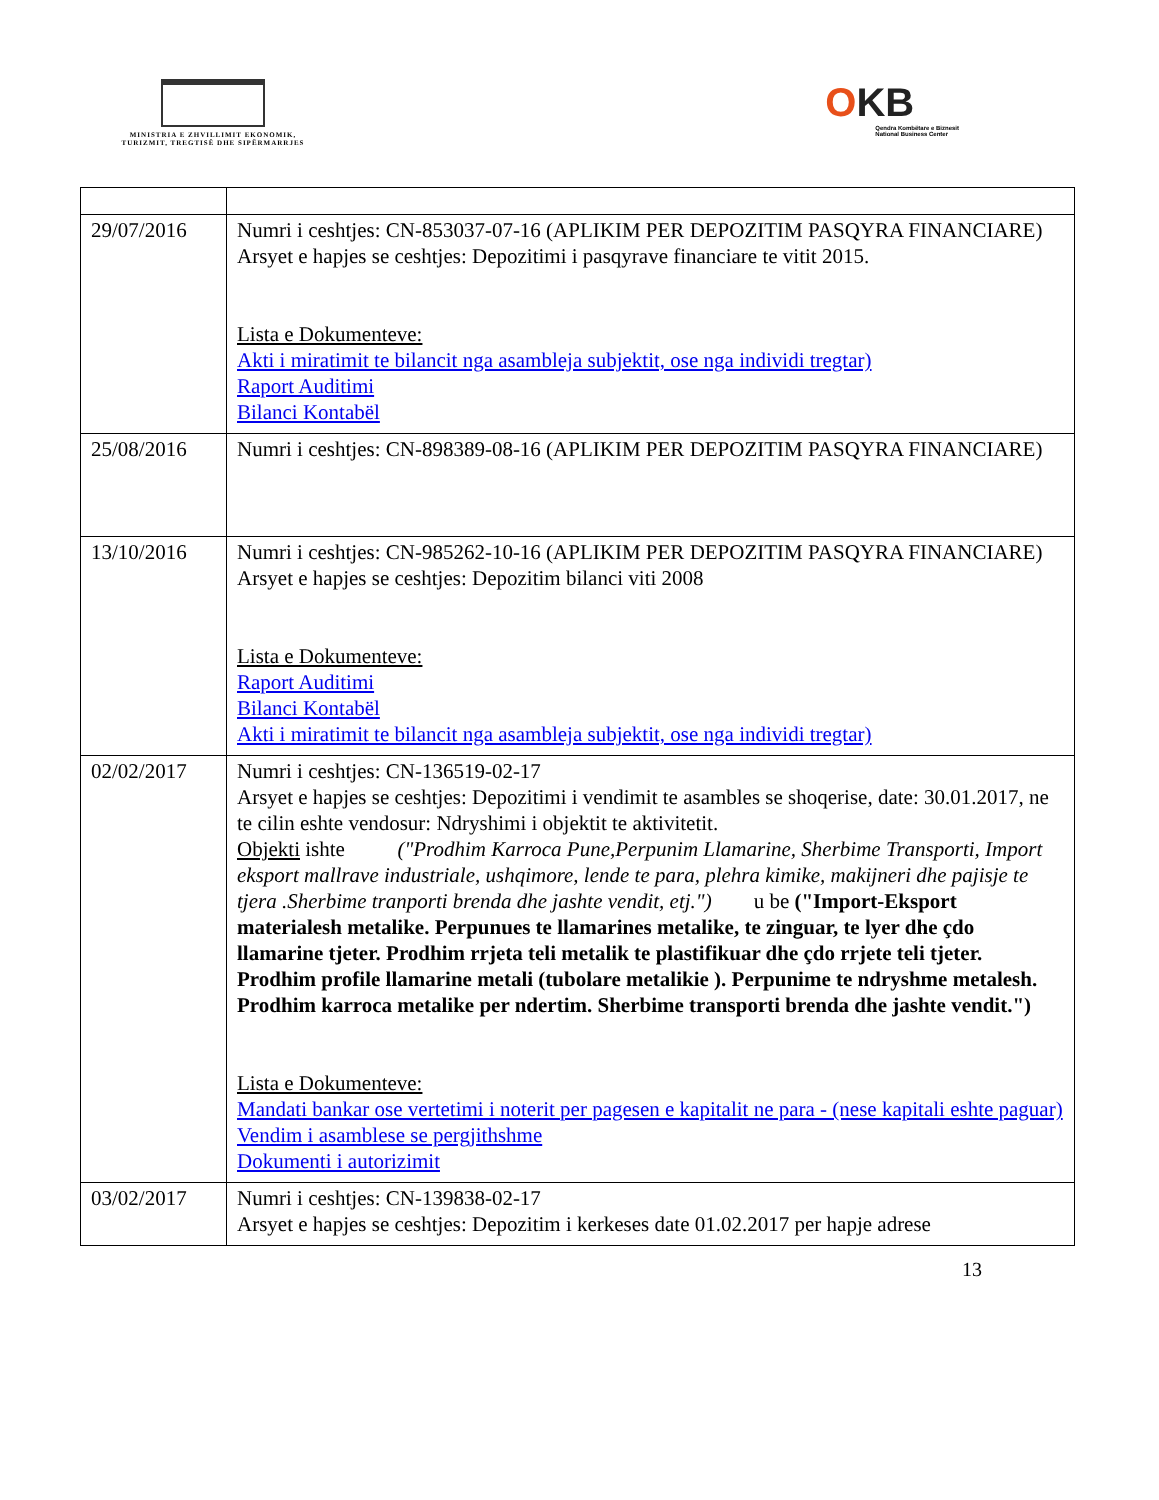MINISTRIA E ZHVILLIMIT EKONOMIK, TURIZMIT, TREGTISË DHE SIPËRMARRJES
OKB
Qendra Kombëtare e Biznesit
National Business Center
| 29/07/2016 | Numri i ceshtjes: CN-853037-07-16 (APLIKIM PER DEPOZITIM PASQYRA FINANCIARE) Arsyet e hapjes se ceshtjes: Depozitimi i pasqyrave financiare te vitit 2015. Lista e Dokumenteve: Akti i miratimit te bilancit nga asambleja subjektit, ose nga individi tregtar) Raport Auditimi Bilanci Kontabël |
| 25/08/2016 | Numri i ceshtjes: CN-898389-08-16 (APLIKIM PER DEPOZITIM PASQYRA FINANCIARE) |
| 13/10/2016 | Numri i ceshtjes: CN-985262-10-16 (APLIKIM PER DEPOZITIM PASQYRA FINANCIARE) Arsyet e hapjes se ceshtjes: Depozitim bilanci viti 2008 Lista e Dokumenteve: Raport Auditimi Bilanci Kontabël Akti i miratimit te bilancit nga asambleja subjektit, ose nga individi tregtar) |
| 02/02/2017 | Numri i ceshtjes: CN-136519-02-17 Arsyet e hapjes se ceshtjes: Depozitimi i vendimit te asambles se shoqerise, date: 30.01.2017, ne te cilin eshte vendosur: Ndryshimi i objektit te aktivitetit. Objekti ishte ("Prodhim Karroca Pune,Perpunim Llamarine, Sherbime Transporti, Import eksport mallrave industriale, ushqimore, lende te para, plehra kimike, makijneri dhe pajisje te tjera .Sherbime tranporti brenda dhe jashte vendit, etj.") u be ("Import-Eksport materialesh metalike. Perpunues te llamarines metalike, te zinguar, te lyer dhe çdo llamarine tjeter. Prodhim rrjeta teli metalik te plastifikuar dhe çdo rrjete teli tjeter. Prodhim profile llamarine metali (tubolare metalikie ). Perpunime te ndryshme metalesh. Prodhim karroca metalike per ndertim. Sherbime transporti brenda dhe jashte vendit.") Lista e Dokumenteve: Mandati bankar ose vertetimi i noterit per pagesen e kapitalit ne para - (nese kapitali eshte paguar) Vendim i asamblese se pergjithshme Dokumenti i autorizimit |
| 03/02/2017 | Numri i ceshtjes: CN-139838-02-17 Arsyet e hapjes se ceshtjes: Depozitim i kerkeses date 01.02.2017 per hapje adrese |
13